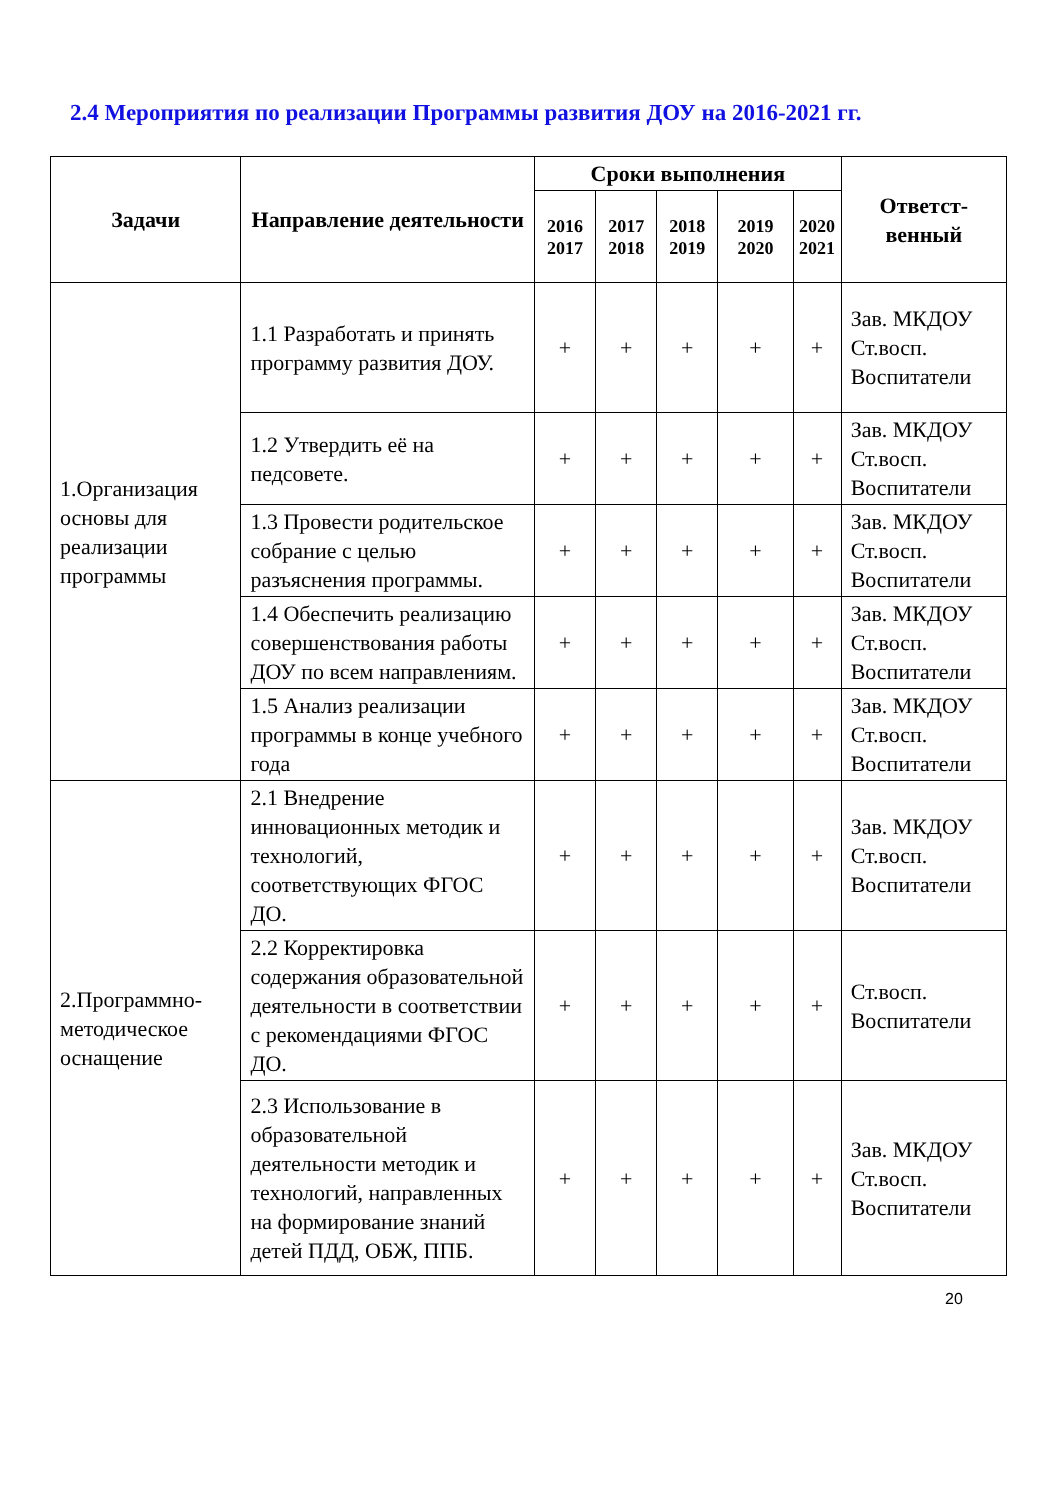2.4 Мероприятия по реализации Программы развития ДОУ на 2016-2021 гг.
| Задачи | Направление деятельности | Сроки выполнения | | | | | Ответст-венный |
| --- | --- | --- | --- | --- | --- | --- | --- |
| | | 2016 2017 | 2017 2018 | 2018 2019 | 2019 2020 | 2020 2021 | |
| 1.Организация основы для реализации программы | 1.1 Разработать и принять программу развития ДОУ. | + | + | + | + | + | Зав. МКДОУ Ст.восп. Воспитатели |
| | 1.2 Утвердить её на педсовете. | + | + | + | + | + | Зав. МКДОУ Ст.восп. Воспитатели |
| | 1.3 Провести родительское собрание с целью разъяснения программы. | + | + | + | + | + | Зав. МКДОУ Ст.восп. Воспитатели |
| | 1.4 Обеспечить реализацию совершенствования работы ДОУ по всем направлениям. | + | + | + | + | + | Зав. МКДОУ Ст.восп. Воспитатели |
| | 1.5 Анализ реализации программы в конце учебного года | + | + | + | + | + | Зав. МКДОУ Ст.восп. Воспитатели |
| 2.Программно-методическое оснащение | 2.1 Внедрение инновационных методик и технологий, соответствующих ФГОС ДО. | + | + | + | + | + | Зав. МКДОУ Ст.восп. Воспитатели |
| | 2.2 Корректировка содержания образовательной деятельности в соответствии с рекомендациями ФГОС ДО. | + | + | + | + | + | Ст.восп. Воспитатели |
| | 2.3 Использование в образовательной деятельности методик и технологий, направленных на формирование знаний детей ПДД, ОБЖ, ППБ. | + | + | + | + | + | Зав. МКДОУ Ст.восп. Воспитатели |
20